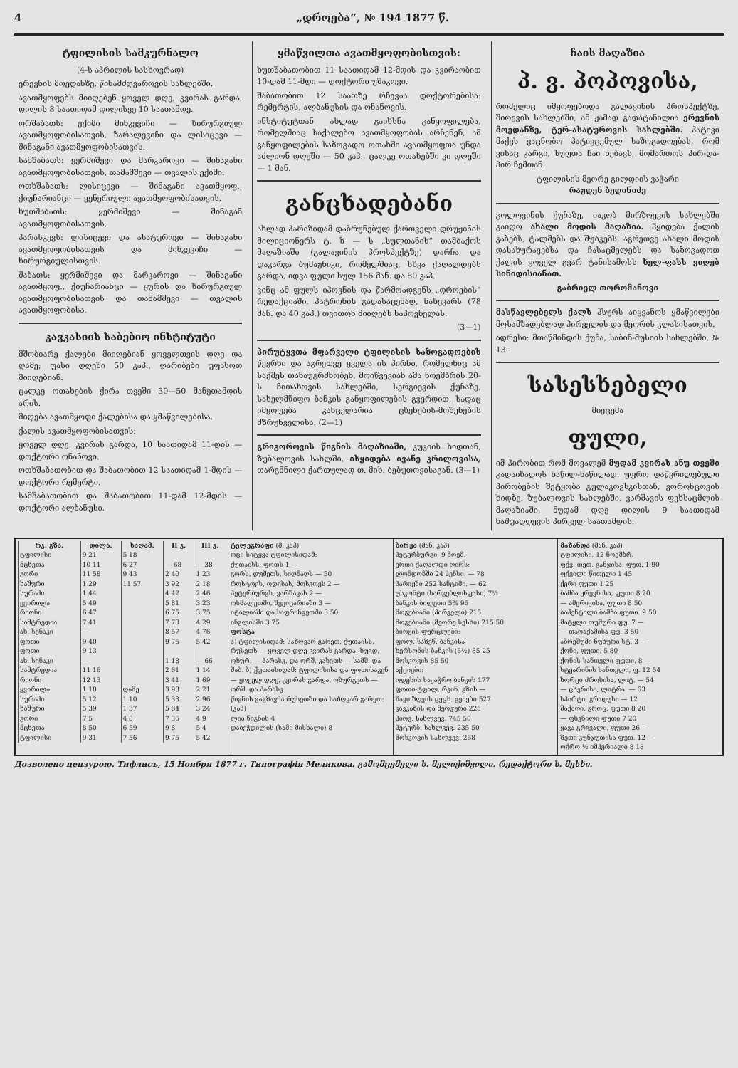4 „დროება“, № 194 1877 წ.
ტფილისის სამკურნალო
(4-ს აპრილის სასხოვრად)
ერევნის მოედანზე, წინამძღვაროვის სახლებში.
ავათმყოფებს მიიღებენ ყოველ დღე, კვირას გარდა, დილის 8 საათიდამ დილისვე 10 საათამდე.
ორშაბათს: ექიმი მინკევიჩი — ხირურგიულ ავათმყოფობისათვის, ზარალევიჩი და ლისიცევი — შინაგანი ავათმყოფობისათვის.
სამშაბათს: ყერმიშევი და მარკაროვი — შინაგანი ავათმყოფობისათვის, თამამშევი — თვალის ექიმი.
ოთხშაბათს: ლისიცევი — შინაგანი ავათმყოფ., ქიუჩარიანცი — ვენერიული ავათმყოფობისათვის.
ხუთშაბათს: ყერმიშევი — შინაგან ავათმყოფობისათვის.
პარასკევს: ლისიცევი და ასატუროვი — შინაგანი ავათმყოფობისათვის და მინკევიჩი — ხირურგიულისთვის.
შაბათს: ყერმიშევი და მარკაროვი — შინაგანი ავათმყოფ., ქიუჩარიანცი — ყურის და ხირურგიულ ავათმყოფობისათვის და თამამშევი — თვალის ავათმყოფობისა.
კავკასიის საბებიო ინსტიტუტი
მშობიარე ქალები მიიღებიან ყოველთვის დღე და ღამე; ფასი დღეში 50 კაპ., ღარიბები უფასოთ მიიღებიან.
ცალკე ოთახების ქირა თვეში 30—50 მანეთამდის არის.
მიღება ავათმყოფი ქალებისა და ყმაწვილებისა.
ქალის ავათმყოფობისათვის:
ყოველ დღე, კვირას გარდა, 10 საათიდამ 11-დის — დოქტორი ონანოვი.
ოთხშაბათობით და შაბათობით 12 საათიდამ 1-მდის — დოქტორი რემერტი.
სამშაბათობით და შაბათობით 11-დამ 12-მდის — დოქტორი ალბანუსი.
ყმაწვილთა ავათმყოფობისთვის:
ხუთშაბათობით 11 საათიდამ 12-მდის და კვირაობით 10-დამ 11-მდი — დოქტორი უშაკოვი.
შაბათობით 12 საათზე რჩევაა დოქტორებისა: რემერტის, ალბანუსის და ონანოვის.
ინსტიტუტთან ახლად გაიხსნა განყოფილება, რომელშიაც საქალებო ავათმყოფობას არჩენენ, ამ განყოფილების საზოგადო ოთახში ავათმყოფთა უნდა აძლიონ დღეში — 50 კაპ., ცალკე ოთახებში კი დღეში — 1 მან.
განცხადებანი
ახლად პარიზიდამ დაბრუნებულ ქართველი დრუჟინის მილიციონერს ტ. ზ — ს „სულთანის“ თამბაქოს მაღაზიაში (გალავინის პროსპექტზე) დარჩა და დაკარგა ბუმაჟნიკი, რომელშიაც, სხვა ქაღალდებს გარდა, იდვა ფული სულ 156 მან. და 80 კაპ.
ვინც ამ ფულს იპოვნის და წარმოადგენს „დროების“ რედაქციაში, პატრონის გადასაცემად, ნახევარს (78 მან. და 40 კაპ.) თვითონ მიიღებს საპოვნელას.
(3—1)
პირუტყვთა მფარველი ტფილისის საზოგადოების წევრნი და აგრეთვე ყველა ის პირნი, რომელნიც ამ საქმეს თანაუგრძნობენ, მოიწვევიან ამა ნოემბრის 20-ს ჩითახოვის სახლებში, სერგიევის ქუჩაზე, სახელმწიფო ბანკის განყოფილების გვერდით, სადაც იმყოფება კანცელარია ცხენების-მოშენების მზრუნველისა. (2—1)
გრიგოროვის წიგნის მაღაზიაში, კუკიის ხიდთან, ზუბალოვის სახლში, ისყიდება ივანე კრილოვისა, თარგმნილი ქართულად თ. მიხ. ბებუთოვისაგან. (3—1)
ჩაის მაღაზია
პ. ვ. პოპოვისა,
რომელიც იმყოფებოდა გალავინის პროსპექტზე, შიოევის სახლებში, ამ ჟამად გადატანილია ერევნის მოედანზე, ტერ-ასატუროვის სახლებში. პატივი მაქვს ვაცნობო პატივცემულ საზოგადოებას, რომ ვისაც კარგი, სუფთა ჩაი ნებავს, მომართოს პირ-და-პირ ჩემთან.
ტფილისის მეორე გილდიის ვაჭარი
რაჟდენ ბედინიძე
გოლოვინის ქუჩაზე, იაკობ მირზოევის სახლებში გაიღო ახალი მოდის მაღაზია. ჰყიდება ქალის კაბებს, ტალმებს და შუბკებს, აგრეთვე ახალი მოდის დასახურავებსა და ჩასაცმელებს და საზოგადოთ ქალის ყოველ გვარ ტანისამოსს ხელ-ფასს ვიღებ სინიდისიანათ.
გაბრიელ თორომანოვი
მასწავლებელს ქალს ჰსურს აიყვანოს ყმაწვილები მოსამზადებლად პირველის და მეორის კლასისათვის.
ადრესი: მთაწმინდის ქუჩა, საბინ-მუსიის სახლებში, № 13.
სასესხებელი
მიეცემა
ფული,
იმ პირობით რომ მოვალემ მუდამ კვირას ანუ თვეში გადაიხადოს ნაწილ-ნაწილად. უფრო დაწვრილებული პირობების შეტყობა გულაკოვსკისთან, ვორონცოვის ხიდზე, ზუბალოვის სახლებში, ვარშავის ფეხსაცმლის მაღაზიაში, მუდამ დღე დილის 9 საათიდამ ნაშუადღევის პირველ საათამდის.
| რკ. გზა. | დილა. | საღამ. | II კ. | III კ. |
| --- | --- | --- | --- | --- |
| ტფილისი | 9 21 | 5 18 | | |
| მცხეთა | 10 11 | 6 27 | — 68 | — 38 |
| გორი | 11 58 | 9 43 | 2 40 | 1 23 |
| ხაშური | 1 29 | 11 57 | 3 92 | 2 18 |
| სურამი | 1 44 | | 4 42 | 2 46 |
| ყვირილა | 5 49 | | 5 81 | 3 23 |
| რიონი | 6 47 | | 6 75 | 3 75 |
| სამტრედია | 7 41 | | 7 73 | 4 29 |
| ახ.-სენაკი | — | | 8 57 | 4 76 |
| ფოთი | 9 40 | | 9 75 | 5 42 |
| ფოთი | 9 13 | | | |
| ახ.-სენაკი | — | | 1 18 | — 66 |
| სამტრედია | 11 16 | | 2 61 | 1 14 |
| რიონი | 12 13 | | 3 41 | 1 69 |
| ყვირილა | 1 18 | ღამე | 3 98 | 2 21 |
| სურამი | 5 12 | 1 10 | 5 33 | 2 96 |
| ხაშური | 5 39 | 1 37 | 5 84 | 3 24 |
| გორი | 7 5 | 4 8 | 7 36 | 4 9 |
| მცხეთა | 8 50 | 6 59 | 9 8 | 5 4 |
| ტფილისი | 9 31 | 7 56 | 9 75 | 5 42 |
ტელეგრაფი (მ. კაპ)
ოცი სიტყვა ტფილისიდამ:
ქუთაისს, ფოთს 1 —
გორს, დუშეთს, სიღნაღს — 50
როსტოვს, ოდესას, მოსკოვს 2 —
პეტერბურგს, ვარშავას 2 —
ოსმალეთში, შვეიცარიაში 3 —
იტალიაში და საფრანგეთში 3 50
ინგლისში 3 75
ფოსტა
ა) ტფილისიდამ: საზღვარ გარეთ, ქუთაისს, რუსეთს — ყოველ დღე კვირას გარდა. ზუგდ. ოზურ. — პარასკ. და ორშ. კახეთს — სამშ. და შაბ. ბ) ქუთაისიდამ: ტფილისისა და ფოთისაკენ — ყოველ დღე, კვირას გარდა. ოზურგეთს — ორშ. და პარასკ.
წიგნის გაგზავნა რუსეთში და საზღვარ გარეთ: (კაპ)
ლია წიგნის 4
დაბეჭდილის (სამი მისხალი) 8
ბირჟა (მან. კაპ)
პეტერბურგი, 9 ნოემ.
ერთი ქაღალდი ღირს:
ლონდონში 24 პენსი. — 78
პარიჟში 252 სანტიმი. — 62
უსკონტი (სარგებლისფასი) 7½
ბანკის ბილეთი 5% 95
მოგებიანი (პირველი) 215
მოგებიანი (მეორე სესხი) 215 50
ბირჟის ფურცლები:
ფოლ. საზეწ. ბანკისა —
ხერსონის ბანკის (5½) 85 25
მოსკოვის 85 50
აქციები:
ოდესის სავაჭრო ბანკის 177
ფოთი-ტფილ. რკინ. გზის —
შავი ზღვის ცეცხ. გემები 527
კავკაზის და მერკური 225
პირვ. სახლვევ. 745 50
პეტერბ. სახლვევ. 235 50
მოსკოვის სახლვევ. 268
მაზანდა (მან. კაპ)
ტფილისი, 12 ნოემბრ.
ფქვ. თეთ. განჯისა, ფუთ. 1 90
ფქვილი წითელი 1 45
ქერი ფუთი 1 25
ბამბა ერევნისა, ფუთი 8 20
— ამერიკისა, ფუთი 8 50
ბაჰენტილი ბამბა ფუთი. 9 50
მატყლი თუშური ფუ. 7 —
— თარაქამისა ფუ. 3 50
აბრეშუმი ნუხური სტ. 3 —
ქონი, ფუთი. 5 80
ქონის სანთელი ფუთი. 8 —
სტეარინის სანთელი, ფ. 12 54
ხორცი ძროხისა, ლიტ. — 54
— ცხვრისა, ლიტრა. — 63
სპირტი, გრადუსი — 12
შაქარი, გროც. ფუთი 8 20
— ფხვნილი ფუთი 7 20
ყავა გრგვალი, ფუთი 26 —
ზეთი კუნჯუთისა ფუთ. 12 —
ოქრო ½ იმპერიალი 8 18
Дозволено цензурою. Тифлисъ, 15 Ноября 1877 г. Типографія Меликова. გამომცემელი ს. მელიქიშვილი. რედაქტორი ს. მესხი.